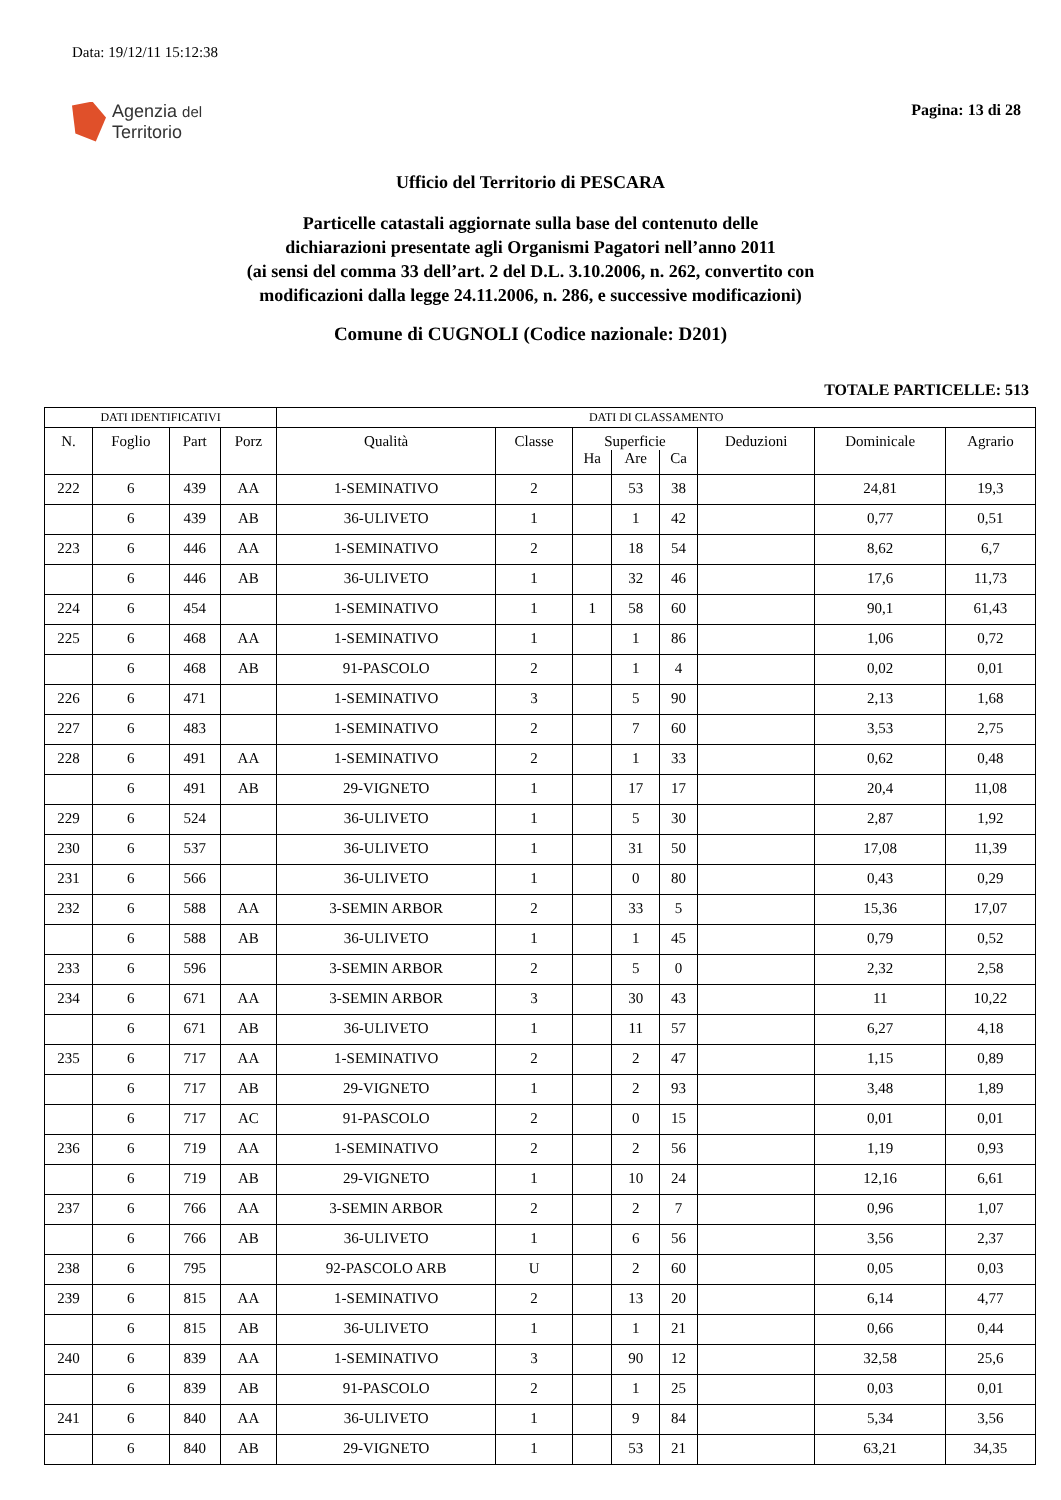Data: 19/12/11 15:12:38
Agenzia del
Territorio
Pagina: 13 di 28
Ufficio del Territorio di PESCARA
Particelle catastali aggiornate sulla base del contenuto delle
dichiarazioni presentate agli Organismi Pagatori nell’anno 2011
(ai sensi del comma 33 dell’art. 2 del D.L. 3.10.2006, n. 262, convertito con
modificazioni dalla legge 24.11.2006, n. 286, e successive modificazioni)
Comune di CUGNOLI (Codice nazionale: D201)
TOTALE PARTICELLE: 513
| DATI IDENTIFICATIVI | | | | DATI DI CLASSAMENTO | | | | | | | |
| --- | --- | --- | --- | --- | --- | --- | --- | --- | --- | --- | --- |
| N. | Foglio | Part | Porz | Qualità | Classe | Superficie | | | Deduzioni | Dominicale | Agrario |
| | | | | | | Ha | Are | Ca | | | |
| 222 | 6 | 439 | AA | 1-SEMINATIVO | 2 | | 53 | 38 | | 24,81 | 19,3 |
| | 6 | 439 | AB | 36-ULIVETO | 1 | | 1 | 42 | | 0,77 | 0,51 |
| 223 | 6 | 446 | AA | 1-SEMINATIVO | 2 | | 18 | 54 | | 8,62 | 6,7 |
| | 6 | 446 | AB | 36-ULIVETO | 1 | | 32 | 46 | | 17,6 | 11,73 |
| 224 | 6 | 454 | | 1-SEMINATIVO | 1 | 1 | 58 | 60 | | 90,1 | 61,43 |
| 225 | 6 | 468 | AA | 1-SEMINATIVO | 1 | | 1 | 86 | | 1,06 | 0,72 |
| | 6 | 468 | AB | 91-PASCOLO | 2 | | 1 | 4 | | 0,02 | 0,01 |
| 226 | 6 | 471 | | 1-SEMINATIVO | 3 | | 5 | 90 | | 2,13 | 1,68 |
| 227 | 6 | 483 | | 1-SEMINATIVO | 2 | | 7 | 60 | | 3,53 | 2,75 |
| 228 | 6 | 491 | AA | 1-SEMINATIVO | 2 | | 1 | 33 | | 0,62 | 0,48 |
| | 6 | 491 | AB | 29-VIGNETO | 1 | | 17 | 17 | | 20,4 | 11,08 |
| 229 | 6 | 524 | | 36-ULIVETO | 1 | | 5 | 30 | | 2,87 | 1,92 |
| 230 | 6 | 537 | | 36-ULIVETO | 1 | | 31 | 50 | | 17,08 | 11,39 |
| 231 | 6 | 566 | | 36-ULIVETO | 1 | | 0 | 80 | | 0,43 | 0,29 |
| 232 | 6 | 588 | AA | 3-SEMIN ARBOR | 2 | | 33 | 5 | | 15,36 | 17,07 |
| | 6 | 588 | AB | 36-ULIVETO | 1 | | 1 | 45 | | 0,79 | 0,52 |
| 233 | 6 | 596 | | 3-SEMIN ARBOR | 2 | | 5 | 0 | | 2,32 | 2,58 |
| 234 | 6 | 671 | AA | 3-SEMIN ARBOR | 3 | | 30 | 43 | | 11 | 10,22 |
| | 6 | 671 | AB | 36-ULIVETO | 1 | | 11 | 57 | | 6,27 | 4,18 |
| 235 | 6 | 717 | AA | 1-SEMINATIVO | 2 | | 2 | 47 | | 1,15 | 0,89 |
| | 6 | 717 | AB | 29-VIGNETO | 1 | | 2 | 93 | | 3,48 | 1,89 |
| | 6 | 717 | AC | 91-PASCOLO | 2 | | 0 | 15 | | 0,01 | 0,01 |
| 236 | 6 | 719 | AA | 1-SEMINATIVO | 2 | | 2 | 56 | | 1,19 | 0,93 |
| | 6 | 719 | AB | 29-VIGNETO | 1 | | 10 | 24 | | 12,16 | 6,61 |
| 237 | 6 | 766 | AA | 3-SEMIN ARBOR | 2 | | 2 | 7 | | 0,96 | 1,07 |
| | 6 | 766 | AB | 36-ULIVETO | 1 | | 6 | 56 | | 3,56 | 2,37 |
| 238 | 6 | 795 | | 92-PASCOLO ARB | U | | 2 | 60 | | 0,05 | 0,03 |
| 239 | 6 | 815 | AA | 1-SEMINATIVO | 2 | | 13 | 20 | | 6,14 | 4,77 |
| | 6 | 815 | AB | 36-ULIVETO | 1 | | 1 | 21 | | 0,66 | 0,44 |
| 240 | 6 | 839 | AA | 1-SEMINATIVO | 3 | | 90 | 12 | | 32,58 | 25,6 |
| | 6 | 839 | AB | 91-PASCOLO | 2 | | 1 | 25 | | 0,03 | 0,01 |
| 241 | 6 | 840 | AA | 36-ULIVETO | 1 | | 9 | 84 | | 5,34 | 3,56 |
| | 6 | 840 | AB | 29-VIGNETO | 1 | | 53 | 21 | | 63,21 | 34,35 |